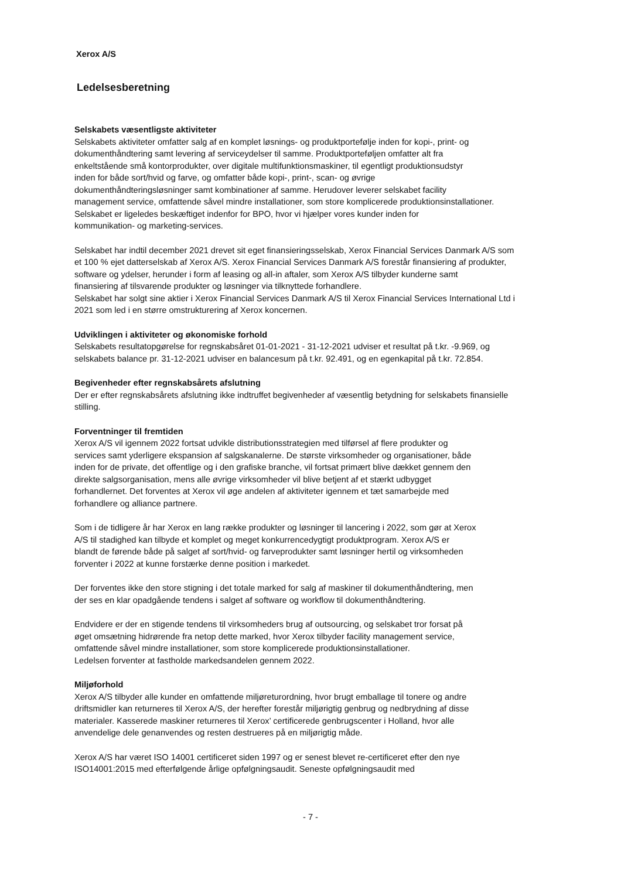Xerox A/S
Ledelsesberetning
Selskabets væsentligste aktiviteter
Selskabets aktiviteter omfatter salg af en komplet løsnings- og produktportefølje inden for kopi-, print- og
dokumenthåndtering samt levering af serviceydelser til samme. Produktporteføljen omfatter alt fra
enkeltstående små kontorprodukter, over digitale multifunktionsmaskiner, til egentligt produktionsudstyr
inden for både sort/hvid og farve, og omfatter både kopi-, print-, scan- og øvrige
dokumenthåndteringsløsninger samt kombinationer af samme. Herudover leverer selskabet facility
management service, omfattende såvel mindre installationer, som store komplicerede produktionsinstallationer.
Selskabet er ligeledes beskæftiget indenfor for BPO, hvor vi hjælper vores kunder inden for
kommunikation- og marketing-services.
Selskabet har indtil december 2021 drevet sit eget finansieringsselskab, Xerox Financial Services Danmark A/S som
et 100 % ejet datterselskab af Xerox A/S. Xerox Financial Services Danmark A/S forestår finansiering af produkter,
software og ydelser, herunder i form af leasing og all-in aftaler, som Xerox A/S tilbyder kunderne samt
finansiering af tilsvarende produkter og løsninger via tilknyttede forhandlere.
Selskabet har solgt sine aktier i Xerox Financial Services Danmark A/S til Xerox Financial Services International Ltd i
2021 som led i en større omstrukturering af Xerox koncernen.
Udviklingen i aktiviteter og økonomiske forhold
Selskabets resultatopgørelse for regnskabsåret 01-01-2021 - 31-12-2021 udviser et resultat på t.kr. -9.969, og
selskabets balance pr. 31-12-2021 udviser en balancesum på t.kr. 92.491, og en egenkapital på t.kr. 72.854.
Begivenheder efter regnskabsårets afslutning
Der er efter regnskabsårets afslutning ikke indtruffet begivenheder af væsentlig betydning for selskabets finansielle
stilling.
Forventninger til fremtiden
Xerox A/S vil igennem 2022 fortsat udvikle distributionsstrategien med tilførsel af flere produkter og
services samt yderligere ekspansion af salgskanalerne. De største virksomheder og organisationer, både
inden for de private, det offentlige og i den grafiske branche, vil fortsat primært blive dækket gennem den
direkte salgsorganisation, mens alle øvrige virksomheder vil blive betjent af et stærkt udbygget
forhandlernet. Det forventes at Xerox vil øge andelen af aktiviteter igennem et tæt samarbejde med
forhandlere og alliance partnere.
Som i de tidligere år har Xerox en lang række produkter og løsninger til lancering i 2022, som gør at Xerox
A/S til stadighed kan tilbyde et komplet og meget konkurrencedygtigt produktprogram. Xerox A/S er
blandt de førende både på salget af sort/hvid- og farveprodukter samt løsninger hertil og virksomheden
forventer i 2022 at kunne forstærke denne position i markedet.
Der forventes ikke den store stigning i det totale marked for salg af maskiner til dokumenthåndtering, men
der ses en klar opadgående tendens i salget af software og workflow til dokumenthåndtering.
Endvidere er der en stigende tendens til virksomheders brug af outsourcing, og selskabet tror forsat på
øget omsætning hidrørende fra netop dette marked, hvor Xerox tilbyder facility management service,
omfattende såvel mindre installationer, som store komplicerede produktionsinstallationer.
Ledelsen forventer at fastholde markedsandelen gennem 2022.
Miljøforhold
Xerox A/S tilbyder alle kunder en omfattende miljøreturordning, hvor brugt emballage til tonere og andre
driftsmidler kan returneres til Xerox A/S, der herefter forestår miljørigtig genbrug og nedbrydning af disse
materialer. Kasserede maskiner returneres til Xerox’ certificerede genbrugscenter i Holland, hvor alle
anvendelige dele genanvendes og resten destrueres på en miljørigtig måde.
Xerox A/S har været ISO 14001 certificeret siden 1997 og er senest blevet re-certificeret efter den nye
ISO14001:2015 med efterfølgende årlige opfølgningsaudit. Seneste opfølgningsaudit med
- 7 -